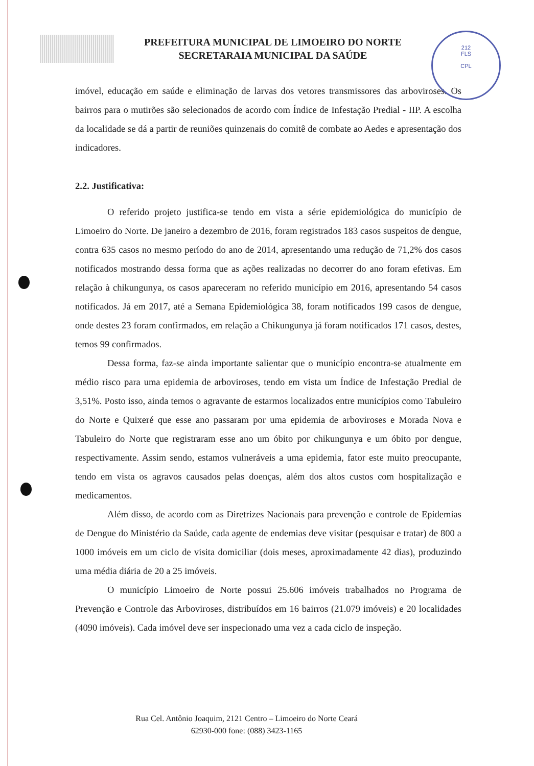PREFEITURA MUNICIPAL DE LIMOEIRO DO NORTE
SECRETARAIA MUNICIPAL DA SAÚDE
212
FLS
CPL
imóvel, educação em saúde e eliminação de larvas dos vetores transmissores das arboviroses. Os bairros para o mutirões são selecionados de acordo com Índice de Infestação Predial - IIP. A escolha da localidade se dá a partir de reuniões quinzenais do comitê de combate ao Aedes e apresentação dos indicadores.
2.2. Justificativa:
O referido projeto justifica-se tendo em vista a série epidemiológica do município de Limoeiro do Norte. De janeiro a dezembro de 2016, foram registrados 183 casos suspeitos de dengue, contra 635 casos no mesmo período do ano de 2014, apresentando uma redução de 71,2% dos casos notificados mostrando dessa forma que as ações realizadas no decorrer do ano foram efetivas. Em relação à chikungunya, os casos apareceram no referido município em 2016, apresentando 54 casos notificados. Já em 2017, até a Semana Epidemiológica 38, foram notificados 199 casos de dengue, onde destes 23 foram confirmados, em relação a Chikungunya já foram notificados 171 casos, destes, temos 99 confirmados.
Dessa forma, faz-se ainda importante salientar que o município encontra-se atualmente em médio risco para uma epidemia de arboviroses, tendo em vista um Índice de Infestação Predial de 3,51%. Posto isso, ainda temos o agravante de estarmos localizados entre municípios como Tabuleiro do Norte e Quixeré que esse ano passaram por uma epidemia de arboviroses e Morada Nova e Tabuleiro do Norte que registraram esse ano um óbito por chikungunya e um óbito por dengue, respectivamente. Assim sendo, estamos vulneráveis a uma epidemia, fator este muito preocupante, tendo em vista os agravos causados pelas doenças, além dos altos custos com hospitalização e medicamentos.
Além disso, de acordo com as Diretrizes Nacionais para prevenção e controle de Epidemias de Dengue do Ministério da Saúde, cada agente de endemias deve visitar (pesquisar e tratar) de 800 a 1000 imóveis em um ciclo de visita domiciliar (dois meses, aproximadamente 42 dias), produzindo uma média diária de 20 a 25 imóveis.
O município Limoeiro de Norte possui 25.606 imóveis trabalhados no Programa de Prevenção e Controle das Arboviroses, distribuídos em 16 bairros (21.079 imóveis) e 20 localidades (4090 imóveis). Cada imóvel deve ser inspecionado uma vez a cada ciclo de inspeção.
Rua Cel. Antônio Joaquim, 2121 Centro – Limoeiro do Norte Ceará
62930-000 fone: (088) 3423-1165